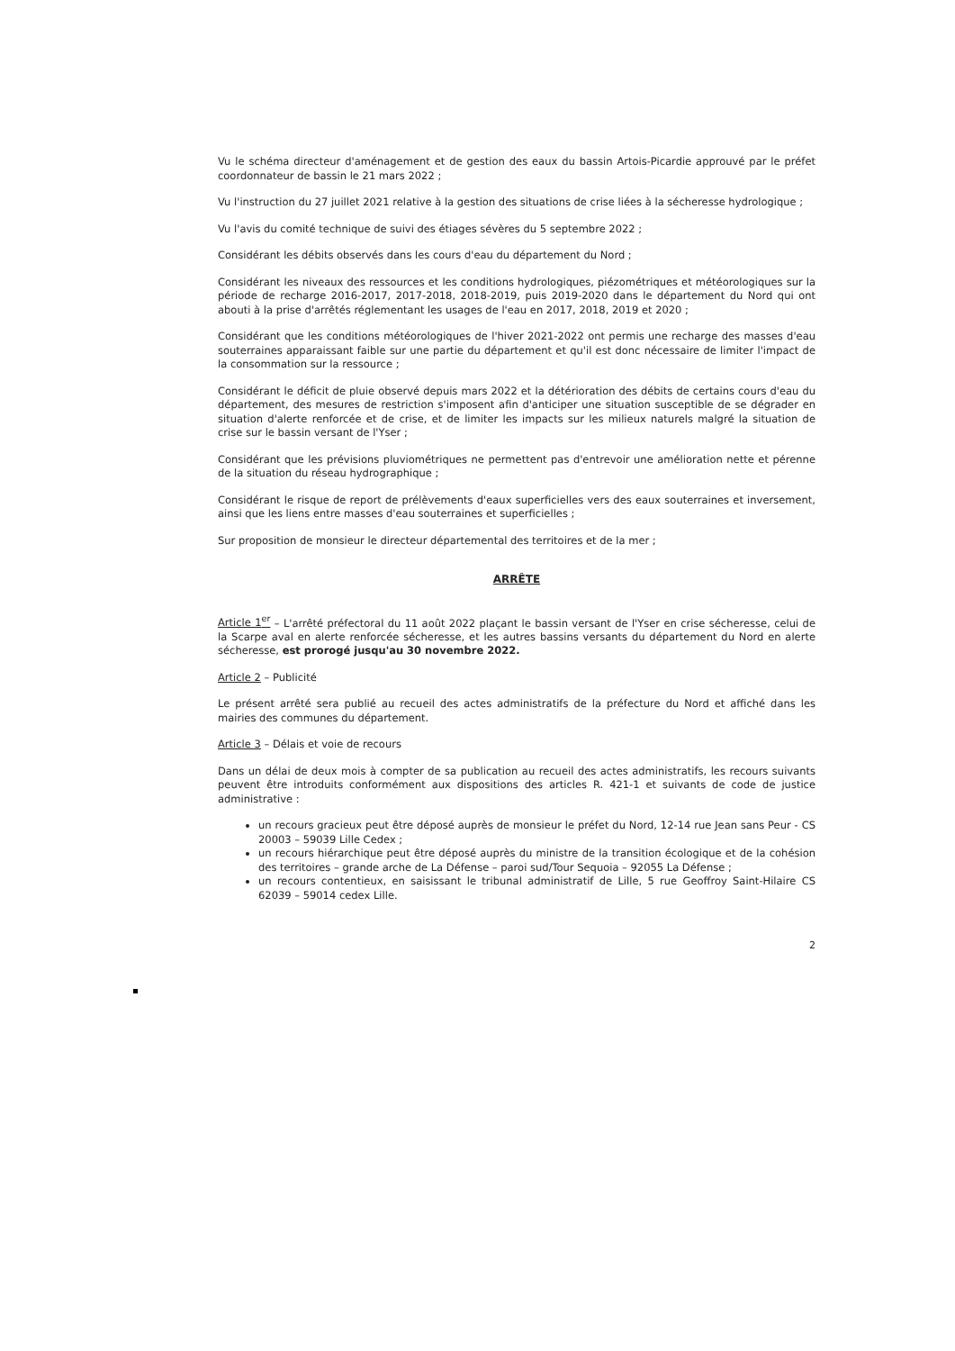Vu le schéma directeur d'aménagement et de gestion des eaux du bassin Artois-Picardie approuvé par le préfet coordonnateur de bassin le 21 mars 2022 ;
Vu l'instruction du 27 juillet 2021 relative à la gestion des situations de crise liées à la sécheresse hydrologique ;
Vu l'avis du comité technique de suivi des étiages sévères du 5 septembre 2022 ;
Considérant les débits observés dans les cours d'eau du département du Nord ;
Considérant les niveaux des ressources et les conditions hydrologiques, piézométriques et météorologiques sur la période de recharge 2016-2017, 2017-2018, 2018-2019, puis 2019-2020 dans le département du Nord qui ont abouti à la prise d'arrêtés réglementant les usages de l'eau en 2017, 2018, 2019 et 2020 ;
Considérant que les conditions météorologiques de l'hiver 2021-2022 ont permis une recharge des masses d'eau souterraines apparaissant faible sur une partie du département et qu'il est donc nécessaire de limiter l'impact de la consommation sur la ressource ;
Considérant le déficit de pluie observé depuis mars 2022 et la détérioration des débits de certains cours d'eau du département, des mesures de restriction s'imposent afin d'anticiper une situation susceptible de se dégrader en situation d'alerte renforcée et de crise, et de limiter les impacts sur les milieux naturels malgré la situation de crise sur le bassin versant de l'Yser ;
Considérant que les prévisions pluviométriques ne permettent pas d'entrevoir une amélioration nette et pérenne de la situation du réseau hydrographique ;
Considérant le risque de report de prélèvements d'eaux superficielles vers des eaux souterraines et inversement, ainsi que les liens entre masses d'eau souterraines et superficielles ;
Sur proposition de monsieur le directeur départemental des territoires et de la mer ;
ARRÊTE
Article 1<sup>er</sup> – L'arrêté préfectoral du 11 août 2022 plaçant le bassin versant de l'Yser en crise sécheresse, celui de la Scarpe aval en alerte renforcée sécheresse, et les autres bassins versants du département du Nord en alerte sécheresse, est prorogé jusqu'au 30 novembre 2022.
Article 2 – Publicité
Le présent arrêté sera publié au recueil des actes administratifs de la préfecture du Nord et affiché dans les mairies des communes du département.
Article 3 – Délais et voie de recours
Dans un délai de deux mois à compter de sa publication au recueil des actes administratifs, les recours suivants peuvent être introduits conformément aux dispositions des articles R. 421-1 et suivants de code de justice administrative :
un recours gracieux peut être déposé auprès de monsieur le préfet du Nord, 12-14 rue Jean sans Peur - CS 20003 – 59039 Lille Cedex ;
un recours hiérarchique peut être déposé auprès du ministre de la transition écologique et de la cohésion des territoires – grande arche de La Défense – paroi sud/Tour Sequoia – 92055 La Défense ;
un recours contentieux, en saisissant le tribunal administratif de Lille, 5 rue Geoffroy Saint-Hilaire CS 62039 – 59014 cedex Lille.
2